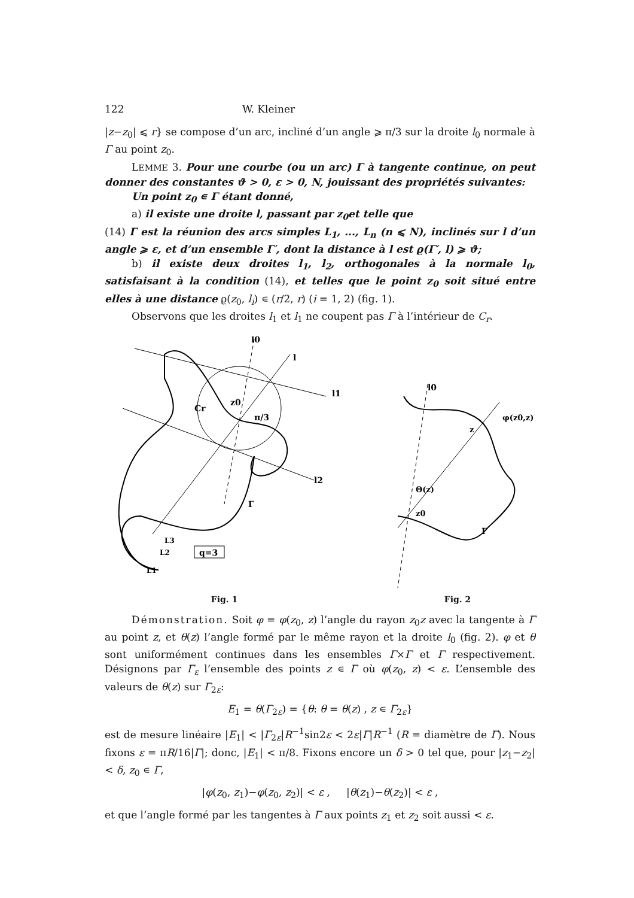122 W. Kleiner
|z−z<sub>0</sub>| ⩽ r} se compose d’un arc, incliné d’un angle ⩾ π/3 sur la droite l<sub>0</sub> normale à Γ au point z<sub>0</sub>.
LEMME 3. Pour une courbe (ou un arc) Γ à tangente continue, on peut donner des constantes ϑ > 0, ε > 0, N, jouissant des propriétés suivantes:
Un point z<sub>0</sub> ∊ Γ étant donné,
a) il existe une droite l, passant par z<sub>0</sub>et telle que
(14) Γ est la réunion des arcs simples L<sub>1</sub>, ..., L<sub>n</sub> (n ⩽ N), inclinés sur l d’un angle ⩾ ε, et d’un ensemble Γ′, dont la distance à l est ϱ(Γ′, l) ⩾ ϑ;
b) il existe deux droites l<sub>1</sub>, l<sub>2</sub>, orthogonales à la normale l<sub>0</sub>, satisfaisant à la condition (14), et telles que le point z<sub>0</sub> soit situé entre elles à une distance ϱ(z<sub>0</sub>, l<sub>i</sub>) ∊ (r/2, r) (i = 1, 2) (fig. 1).
Observons que les droites l<sub>1</sub> et l<sub>1</sub> ne coupent pas Γ à l’intérieur de C<sub>r</sub>.
z0
Cr
π/3
l1
l2
l0
l
Γ
q=3
L3
L2
L1
Fig. 1
l0
φ(z0,z)
z
Θ(z)
z0
Γ
Fig. 2
Démonstration. Soit φ = φ(z<sub>0</sub>, z) l’angle du rayon z<sub>0</sub>z avec la tangente à Γ au point z, et θ(z) l’angle formé par le même rayon et la droite l<sub>0</sub> (fig. 2). φ et θ sont uniformément continues dans les ensembles Γ×Γ et Γ respectivement. Désignons par Γ<sub>ε</sub> l’ensemble des points z ∊ Γ où φ(z<sub>0</sub>, z) < ε. L’ensemble des valeurs de θ(z) sur Γ<sub>2ε</sub>:
E<sub>1</sub> = θ(Γ<sub>2ε</sub>) = {θ: θ = θ(z) , z ∊ Γ<sub>2ε</sub>}
est de mesure linéaire |E<sub>1</sub>| < |Γ<sub>2ε</sub>|R<sup>−1</sup>sin2ε < 2ε|Γ|R<sup>−1</sup> (R = diamètre de Γ). Nous fixons ε = πR/16|Γ|; donc, |E<sub>1</sub>| < π/8. Fixons encore un δ > 0 tel que, pour |z<sub>1</sub>−z<sub>2</sub>| < δ, z<sub>0</sub> ∊ Γ,
|φ(z<sub>0</sub>, z<sub>1</sub>)−φ(z<sub>0</sub>, z<sub>2</sub>)| < ε , |θ(z<sub>1</sub>)−θ(z<sub>2</sub>)| < ε ,
et que l’angle formé par les tangentes à Γ aux points z<sub>1</sub> et z<sub>2</sub> soit aussi < ε.